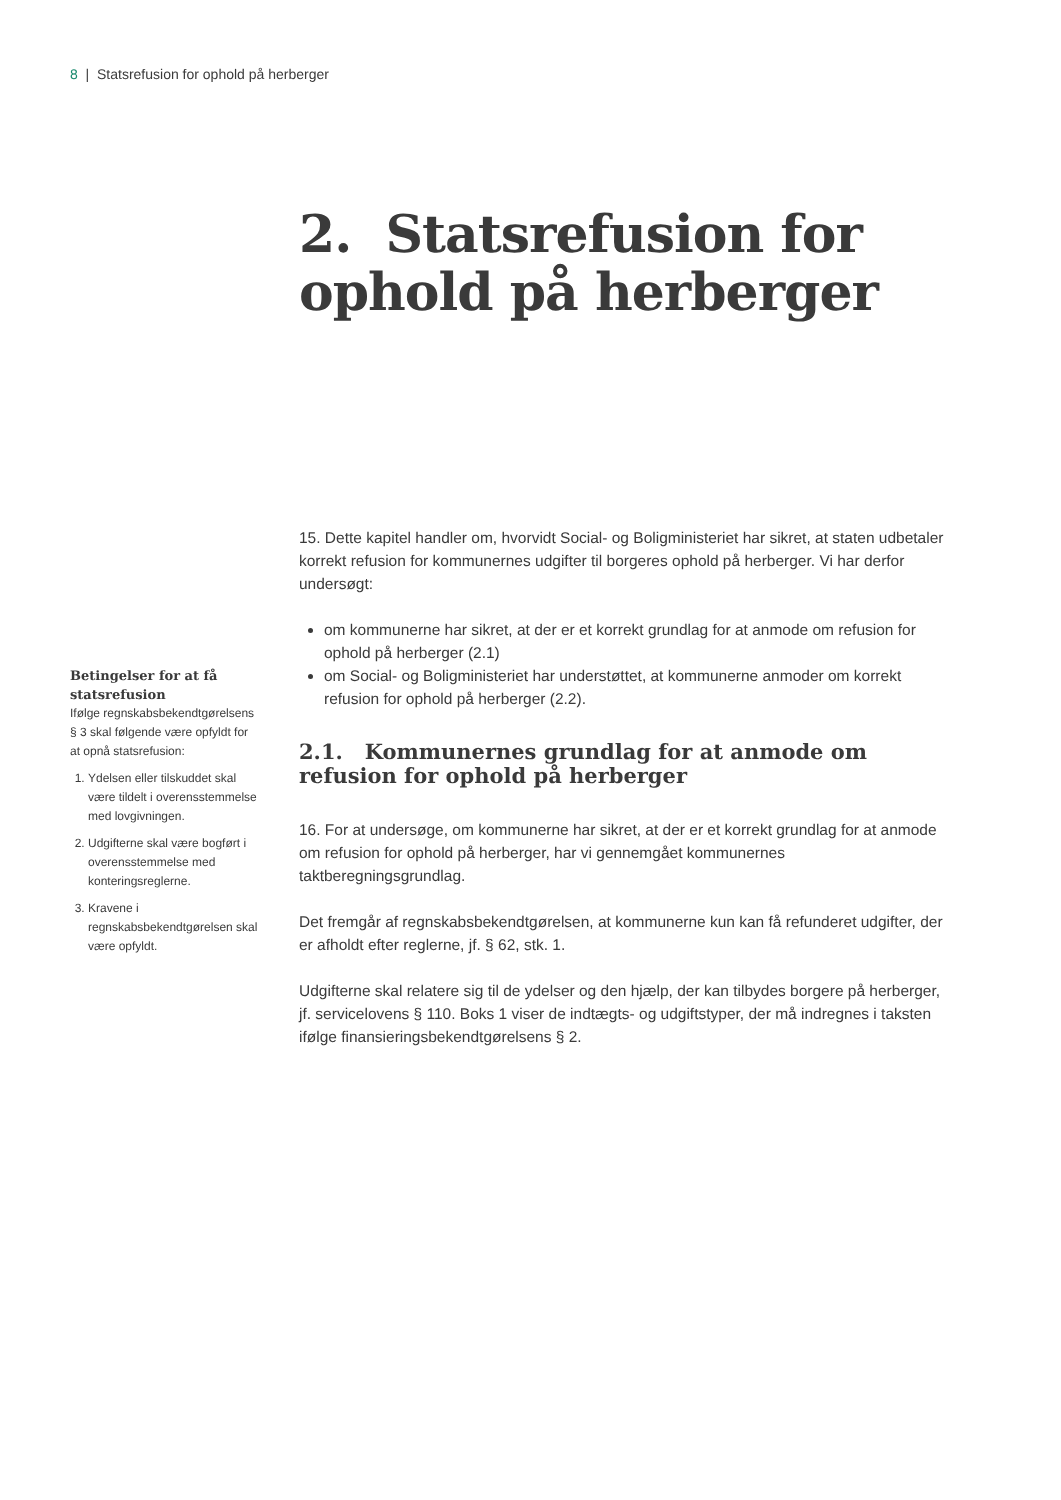8 | Statsrefusion for ophold på herberger
2. Statsrefusion for ophold på herberger
15. Dette kapitel handler om, hvorvidt Social- og Boligministeriet har sikret, at staten udbetaler korrekt refusion for kommunernes udgifter til borgeres ophold på herberger. Vi har derfor undersøgt:
om kommunerne har sikret, at der er et korrekt grundlag for at anmode om refusion for ophold på herberger (2.1)
om Social- og Boligministeriet har understøttet, at kommunerne anmoder om korrekt refusion for ophold på herberger (2.2).
2.1. Kommunernes grundlag for at anmode om refusion for ophold på herberger
16. For at undersøge, om kommunerne har sikret, at der er et korrekt grundlag for at anmode om refusion for ophold på herberger, har vi gennemgået kommunernes taktberegningsgrundlag.
Det fremgår af regnskabsbekendtgørelsen, at kommunerne kun kan få refunderet udgifter, der er afholdt efter reglerne, jf. § 62, stk. 1.
Udgifterne skal relatere sig til de ydelser og den hjælp, der kan tilbydes borgere på herberger, jf. servicelovens § 110. Boks 1 viser de indtægts- og udgiftstyper, der må indregnes i taksten ifølge finansieringsbekendtgørelsens § 2.
Betingelser for at få statsrefusion
Ifølge regnskabsbekendtgørelsens § 3 skal følgende være opfyldt for at opnå statsrefusion:
1. Ydelsen eller tilskuddet skal være tildelt i overensstemmelse med lovgivningen.
2. Udgifterne skal være bogført i overensstemmelse med konteringsreglerne.
3. Kravene i regnskabsbekendtgørelsen skal være opfyldt.